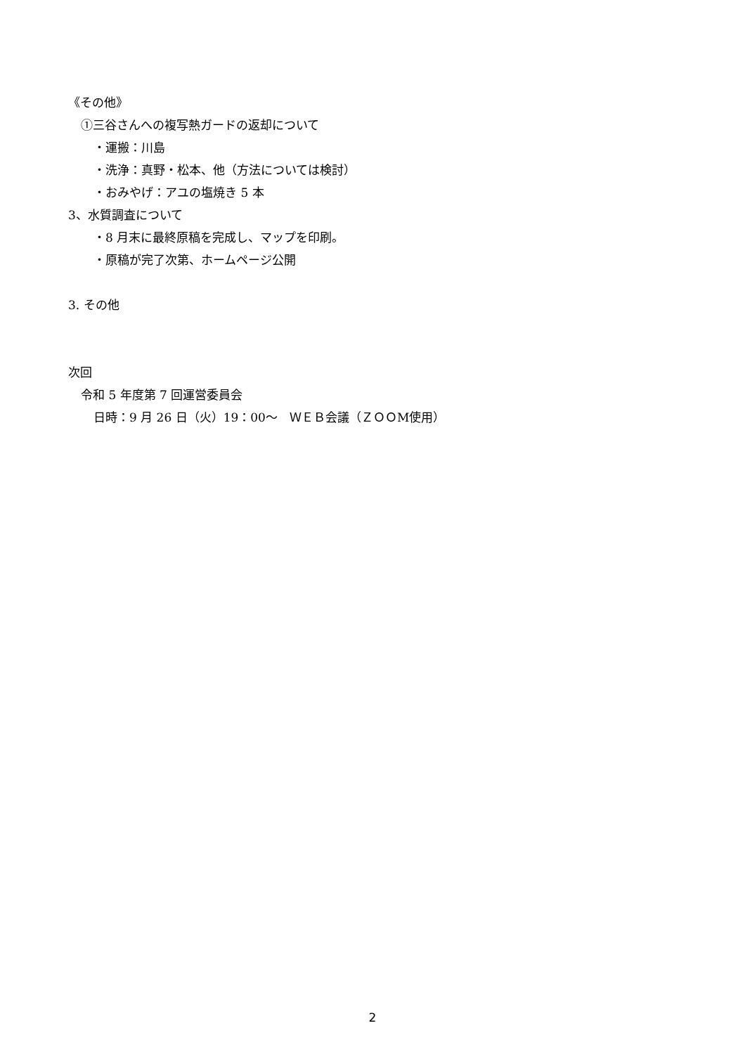《その他》
①三谷さんへの複写熱ガードの返却について
・運搬：川島
・洗浄：真野・松本、他（方法については検討）
・おみやげ：アユの塩焼き 5 本
3、水質調査について
・8 月末に最終原稿を完成し、マップを印刷。
・原稿が完了次第、ホームページ公開
3. その他
次回
令和 5 年度第 7 回運営委員会
日時：9 月 26 日（火）19：00～　ＷＥＢ会議（ＺＯＯM使用）
2